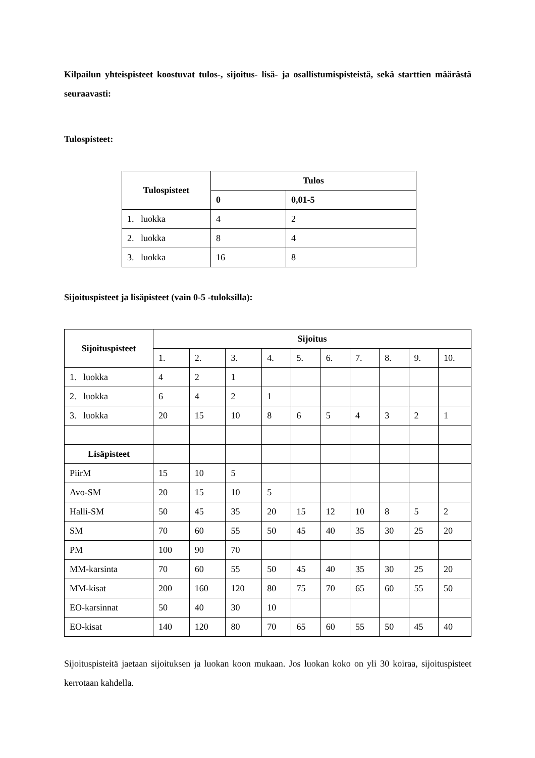Kilpailun yhteispisteet koostuvat tulos-, sijoitus- lisä- ja osallistumispisteistä, sekä starttien määrästä seuraavasti:
Tulospisteet:
| Tulospisteet | Tulos | |
| --- | --- | --- |
| | 0 | 0,01-5 |
| 1. luokka | 4 | 2 |
| 2. luokka | 8 | 4 |
| 3. luokka | 16 | 8 |
Sijoituspisteet ja lisäpisteet (vain 0-5 -tuloksilla):
| Sijoituspisteet | Sijoitus | | | | | | | | | |
| --- | --- | --- | --- | --- | --- | --- | --- | --- | --- | --- |
| | 1. | 2. | 3. | 4. | 5. | 6. | 7. | 8. | 9. | 10. |
| 1. luokka | 4 | 2 | 1 | | | | | | | |
| 2. luokka | 6 | 4 | 2 | 1 | | | | | | |
| 3. luokka | 20 | 15 | 10 | 8 | 6 | 5 | 4 | 3 | 2 | 1 |
| Lisäpisteet | | | | | | | | | | |
| PiirM | 15 | 10 | 5 | | | | | | | |
| Avo-SM | 20 | 15 | 10 | 5 | | | | | | |
| Halli-SM | 50 | 45 | 35 | 20 | 15 | 12 | 10 | 8 | 5 | 2 |
| SM | 70 | 60 | 55 | 50 | 45 | 40 | 35 | 30 | 25 | 20 |
| PM | 100 | 90 | 70 | | | | | | | |
| MM-karsinta | 70 | 60 | 55 | 50 | 45 | 40 | 35 | 30 | 25 | 20 |
| MM-kisat | 200 | 160 | 120 | 80 | 75 | 70 | 65 | 60 | 55 | 50 |
| EO-karsinnat | 50 | 40 | 30 | 10 | | | | | | |
| EO-kisat | 140 | 120 | 80 | 70 | 65 | 60 | 55 | 50 | 45 | 40 |
Sijoituspisteitä jaetaan sijoituksen ja luokan koon mukaan. Jos luokan koko on yli 30 koiraa, sijoituspisteet kerrotaan kahdella.